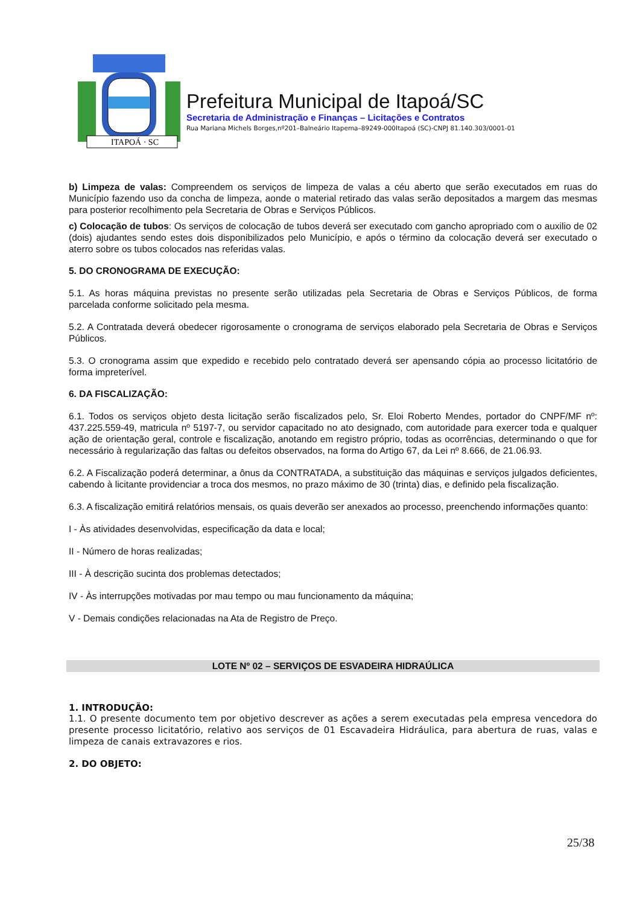ITAPOÁ · SC
Prefeitura Municipal de Itapoá/SC
Secretaria de Administração e Finanças – Licitações e Contratos
Rua Mariana Michels Borges,nº201–Balneário Itapema–89249-000Itapoá (SC)-CNPJ 81.140.303/0001-01
b) Limpeza de valas: Compreendem os serviços de limpeza de valas a céu aberto que serão executados em ruas do Município fazendo uso da concha de limpeza, aonde o material retirado das valas serão depositados a margem das mesmas para posterior recolhimento pela Secretaria de Obras e Serviços Públicos.
c) Colocação de tubos: Os serviços de colocação de tubos deverá ser executado com gancho apropriado com o auxilio de 02 (dois) ajudantes sendo estes dois disponibilizados pelo Município, e após o término da colocação deverá ser executado o aterro sobre os tubos colocados nas referidas valas.
5. DO CRONOGRAMA DE EXECUÇÃO:
5.1. As horas máquina previstas no presente serão utilizadas pela Secretaria de Obras e Serviços Públicos, de forma parcelada conforme solicitado pela mesma.
5.2. A Contratada deverá obedecer rigorosamente o cronograma de serviços elaborado pela Secretaria de Obras e Serviços Públicos.
5.3. O cronograma assim que expedido e recebido pelo contratado deverá ser apensando cópia ao processo licitatório de forma impreterível.
6. DA FISCALIZAÇÃO:
6.1. Todos os serviços objeto desta licitação serão fiscalizados pelo, Sr. Eloi Roberto Mendes, portador do CNPF/MF nº: 437.225.559-49, matricula nº 5197-7, ou servidor capacitado no ato designado, com autoridade para exercer toda e qualquer ação de orientação geral, controle e fiscalização, anotando em registro próprio, todas as ocorrências, determinando o que for necessário à regularização das faltas ou defeitos observados, na forma do Artigo 67, da Lei nº 8.666, de 21.06.93.
6.2. A Fiscalização poderá determinar, a ônus da CONTRATADA, a substituição das máquinas e serviços julgados deficientes, cabendo à licitante providenciar a troca dos mesmos, no prazo máximo de 30 (trinta) dias, e definido pela fiscalização.
6.3. A fiscalização emitirá relatórios mensais, os quais deverão ser anexados ao processo, preenchendo informações quanto:
I - Às atividades desenvolvidas, especificação da data e local;
II - Número de horas realizadas;
III - À descrição sucinta dos problemas detectados;
IV - Às interrupções motivadas por mau tempo ou mau funcionamento da máquina;
V - Demais condições relacionadas na Ata de Registro de Preço.
LOTE Nº 02 – SERVIÇOS DE ESVADEIRA HIDRAÚLICA
1. INTRODUÇÃO:
1.1. O presente documento tem por objetivo descrever as ações a serem executadas pela empresa vencedora do presente processo licitatório, relativo aos serviços de 01 Escavadeira Hidráulica, para abertura de ruas, valas e limpeza de canais extravazores e rios.
2. DO OBJETO:
25/38